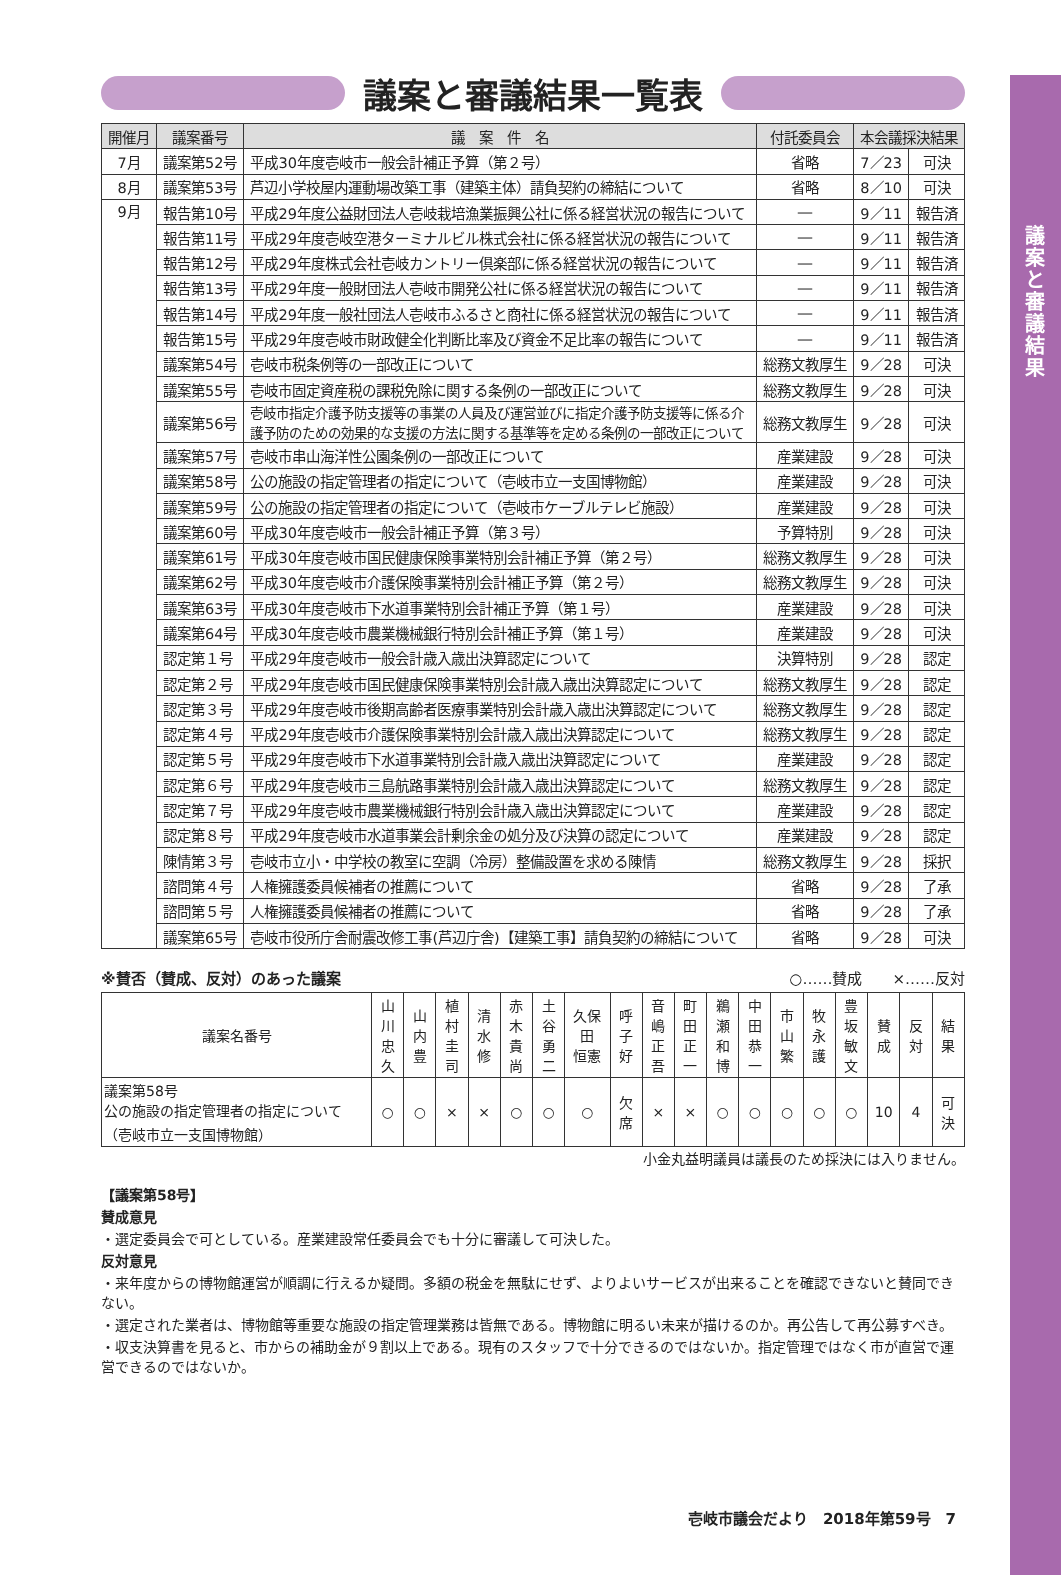議案と審議結果
議案と審議結果一覧表
| 開催月 | 議案番号 | 議 案 件 名 | 付託委員会 | 本会議採決結果 | |
| --- | --- | --- | --- | --- | --- |
| 7月 | 議案第52号 | 平成30年度壱岐市一般会計補正予算（第２号） | 省略 | 7／23 | 可決 |
| 8月 | 議案第53号 | 芦辺小学校屋内運動場改築工事（建築主体）請負契約の締結について | 省略 | 8／10 | 可決 |
| 9月 | 報告第10号 | 平成29年度公益財団法人壱岐栽培漁業振興公社に係る経営状況の報告について | ― | 9／11 | 報告済 |
| | 報告第11号 | 平成29年度壱岐空港ターミナルビル株式会社に係る経営状況の報告について | ― | 9／11 | 報告済 |
| | 報告第12号 | 平成29年度株式会社壱岐カントリー倶楽部に係る経営状況の報告について | ― | 9／11 | 報告済 |
| | 報告第13号 | 平成29年度一般財団法人壱岐市開発公社に係る経営状況の報告について | ― | 9／11 | 報告済 |
| | 報告第14号 | 平成29年度一般社団法人壱岐市ふるさと商社に係る経営状況の報告について | ― | 9／11 | 報告済 |
| | 報告第15号 | 平成29年度壱岐市財政健全化判断比率及び資金不足比率の報告について | ― | 9／11 | 報告済 |
| | 議案第54号 | 壱岐市税条例等の一部改正について | 総務文教厚生 | 9／28 | 可決 |
| | 議案第55号 | 壱岐市固定資産税の課税免除に関する条例の一部改正について | 総務文教厚生 | 9／28 | 可決 |
| | 議案第56号 | 壱岐市指定介護予防支援等の事業の人員及び運営並びに指定介護予防支援等に係る介護予防のための効果的な支援の方法に関する基準等を定める条例の一部改正について | 総務文教厚生 | 9／28 | 可決 |
| | 議案第57号 | 壱岐市串山海洋性公園条例の一部改正について | 産業建設 | 9／28 | 可決 |
| | 議案第58号 | 公の施設の指定管理者の指定について（壱岐市立一支国博物館） | 産業建設 | 9／28 | 可決 |
| | 議案第59号 | 公の施設の指定管理者の指定について（壱岐市ケーブルテレビ施設） | 産業建設 | 9／28 | 可決 |
| | 議案第60号 | 平成30年度壱岐市一般会計補正予算（第３号） | 予算特別 | 9／28 | 可決 |
| | 議案第61号 | 平成30年度壱岐市国民健康保険事業特別会計補正予算（第２号） | 総務文教厚生 | 9／28 | 可決 |
| | 議案第62号 | 平成30年度壱岐市介護保険事業特別会計補正予算（第２号） | 総務文教厚生 | 9／28 | 可決 |
| | 議案第63号 | 平成30年度壱岐市下水道事業特別会計補正予算（第１号） | 産業建設 | 9／28 | 可決 |
| | 議案第64号 | 平成30年度壱岐市農業機械銀行特別会計補正予算（第１号） | 産業建設 | 9／28 | 可決 |
| | 認定第１号 | 平成29年度壱岐市一般会計歳入歳出決算認定について | 決算特別 | 9／28 | 認定 |
| | 認定第２号 | 平成29年度壱岐市国民健康保険事業特別会計歳入歳出決算認定について | 総務文教厚生 | 9／28 | 認定 |
| | 認定第３号 | 平成29年度壱岐市後期高齢者医療事業特別会計歳入歳出決算認定について | 総務文教厚生 | 9／28 | 認定 |
| | 認定第４号 | 平成29年度壱岐市介護保険事業特別会計歳入歳出決算認定について | 総務文教厚生 | 9／28 | 認定 |
| | 認定第５号 | 平成29年度壱岐市下水道事業特別会計歳入歳出決算認定について | 産業建設 | 9／28 | 認定 |
| | 認定第６号 | 平成29年度壱岐市三島航路事業特別会計歳入歳出決算認定について | 総務文教厚生 | 9／28 | 認定 |
| | 認定第７号 | 平成29年度壱岐市農業機械銀行特別会計歳入歳出決算認定について | 産業建設 | 9／28 | 認定 |
| | 認定第８号 | 平成29年度壱岐市水道事業会計剰余金の処分及び決算の認定について | 産業建設 | 9／28 | 認定 |
| | 陳情第３号 | 壱岐市立小・中学校の教室に空調（冷房）整備設置を求める陳情 | 総務文教厚生 | 9／28 | 採択 |
| | 諮問第４号 | 人権擁護委員候補者の推薦について | 省略 | 9／28 | 了承 |
| | 諮問第５号 | 人権擁護委員候補者の推薦について | 省略 | 9／28 | 了承 |
| | 議案第65号 | 壱岐市役所庁舎耐震改修工事(芦辺庁舎)【建築工事】請負契約の締結について | 省略 | 9／28 | 可決 |
※賛否（賛成、反対）のあった議案 ○……賛成　　×……反対
| 議案名番号 | 山川 忠久 | 山内 豊 | 植村 圭司 | 清水 修 | 赤木 貴尚 | 土谷 勇二 | 久保田 恒憲 | 呼子 好 | 音嶋 正吾 | 町田 正一 | 鵜瀬 和博 | 中田 恭一 | 市山 繁 | 牧永 護 | 豊坂 敏文 | 賛成 | 反対 | 結果 |
| --- | --- | --- | --- | --- | --- | --- | --- | --- | --- | --- | --- | --- | --- | --- | --- | --- | --- | --- |
| 議案第58号 公の施設の指定管理者の指定について （壱岐市立一支国博物館） | ○ | ○ | × | × | ○ | ○ | ○ | 欠席 | × | × | ○ | ○ | ○ | ○ | ○ | 10 | 4 | 可決 |
小金丸益明議員は議長のため採決には入りません。
【議案第58号】
賛成意見
・選定委員会で可としている。産業建設常任委員会でも十分に審議して可決した。
反対意見
・来年度からの博物館運営が順調に行えるか疑問。多額の税金を無駄にせず、よりよいサービスが出来ることを確認できないと賛同できない。
・選定された業者は、博物館等重要な施設の指定管理業務は皆無である。博物館に明るい未来が描けるのか。再公告して再公募すべき。
・収支決算書を見ると、市からの補助金が９割以上である。現有のスタッフで十分できるのではないか。指定管理ではなく市が直営で運営できるのではないか。
壱岐市議会だより　2018年第59号　7